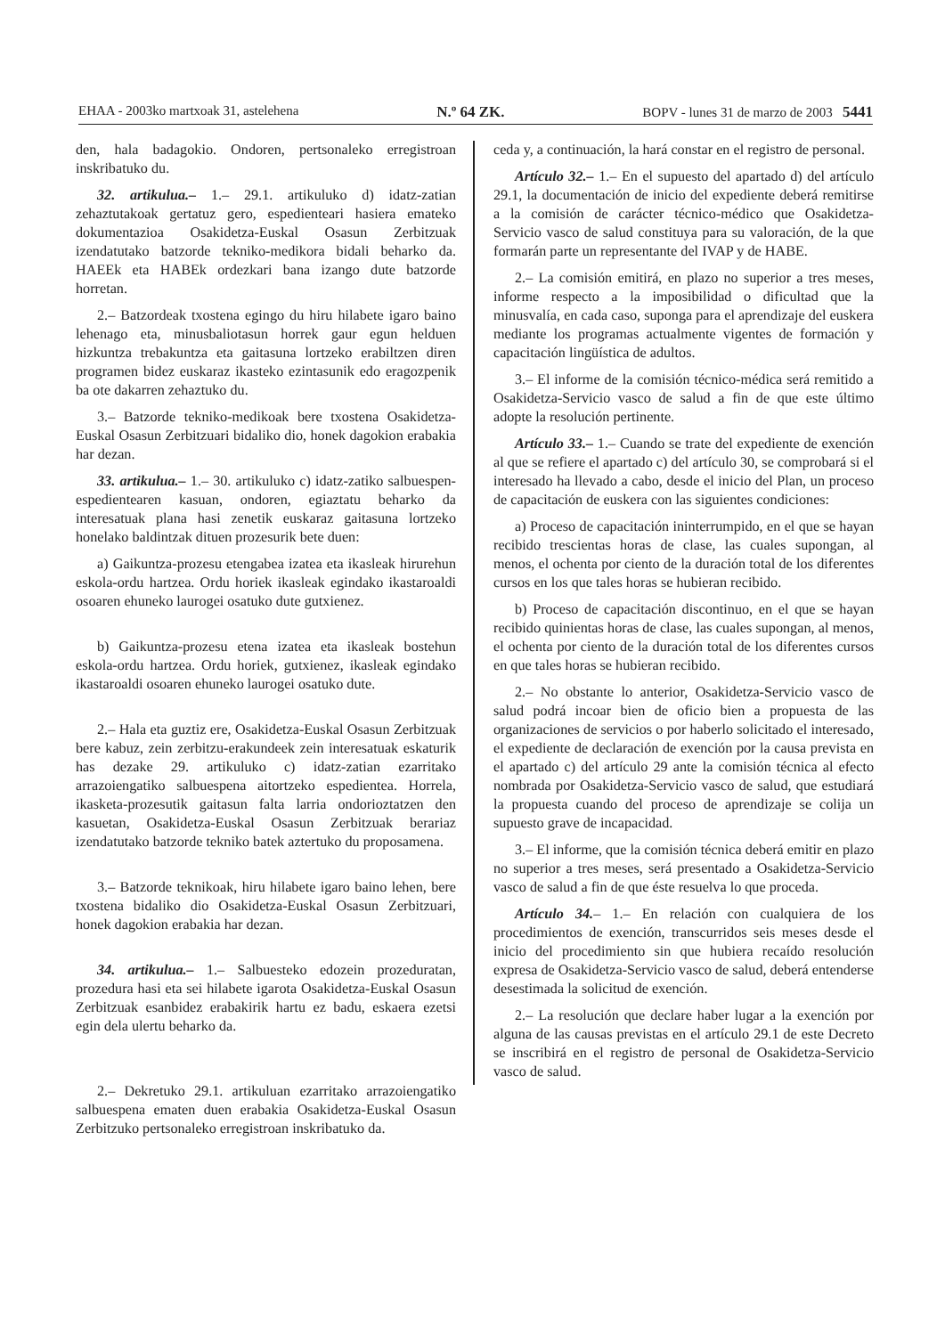EHAA - 2003ko martxoak 31, astelehena N.º 64 ZK. BOPV - lunes 31 de marzo de 2003 5441
den, hala badagokio. Ondoren, pertsonaleko erregistroan inskribatuko du.
32. artikulua.– 1.– 29.1. artikuluko d) idatz-zatian zehaztutakoak gertatuz gero, espedienteari hasiera emateko dokumentazioa Osakidetza-Euskal Osasun Zerbitzuak izendatutako batzorde tekniko-medikora bidali beharko da. HAEEk eta HABEk ordezkari bana izango dute batzorde horretan.
2.– Batzordeak txostena egingo du hiru hilabete igaro baino lehenago eta, minusbaliotasun horrek gaur egun helduen hizkuntza trebakuntza eta gaitasuna lortzeko erabiltzen diren programen bidez euskaraz ikasteko ezintasunik edo eragozpenik ba ote dakarren zehaztuko du.
3.– Batzorde tekniko-medikoak bere txostena Osakidetza-Euskal Osasun Zerbitzuari bidaliko dio, honek dagokion erabakia har dezan.
33. artikulua.– 1.– 30. artikuluko c) idatz-zatiko salbuespen-espedientearen kasuan, ondoren, egiaztatu beharko da interesatuak plana hasi zenetik euskaraz gaitasuna lortzeko honelako baldintzak dituen prozesurik bete duen:
a) Gaikuntza-prozesu etengabea izatea eta ikasleak hirurehun eskola-ordu hartzea. Ordu horiek ikasleak egindako ikastaroaldi osoaren ehuneko laurogei osatuko dute gutxienez.
b) Gaikuntza-prozesu etena izatea eta ikasleak bostehun eskola-ordu hartzea. Ordu horiek, gutxienez, ikasleak egindako ikastaroaldi osoaren ehuneko laurogei osatuko dute.
2.– Hala eta guztiz ere, Osakidetza-Euskal Osasun Zerbitzuak bere kabuz, zein zerbitzu-erakundeek zein interesatuak eskaturik has dezake 29. artikuluko c) idatz-zatian ezarritako arrazoiengatiko salbuespena aitortzeko espedientea. Horrela, ikasketa-prozesutik gaitasun falta larria ondorioztatzen den kasuetan, Osakidetza-Euskal Osasun Zerbitzuak berariaz izendatutako batzorde tekniko batek aztertuko du proposamena.
3.– Batzorde teknikoak, hiru hilabete igaro baino lehen, bere txostena bidaliko dio Osakidetza-Euskal Osasun Zerbitzuari, honek dagokion erabakia har dezan.
34. artikulua.– 1.– Salbuesteko edozein prozeduratan, prozedura hasi eta sei hilabete igarota Osakidetza-Euskal Osasun Zerbitzuak esanbidez erabakirik hartu ez badu, eskaera ezetsi egin dela ulertu beharko da.
2.– Dekretuko 29.1. artikuluan ezarritako arrazoiengatiko salbuespena ematen duen erabakia Osakidetza-Euskal Osasun Zerbitzuko pertsonaleko erregistroan inskribatuko da.
ceda y, a continuación, la hará constar en el registro de personal.
Artículo 32.– 1.– En el supuesto del apartado d) del artículo 29.1, la documentación de inicio del expediente deberá remitirse a la comisión de carácter técnico-médico que Osakidetza-Servicio vasco de salud constituya para su valoración, de la que formarán parte un representante del IVAP y de HABE.
2.– La comisión emitirá, en plazo no superior a tres meses, informe respecto a la imposibilidad o dificultad que la minusvalía, en cada caso, suponga para el aprendizaje del euskera mediante los programas actualmente vigentes de formación y capacitación lingüística de adultos.
3.– El informe de la comisión técnico-médica será remitido a Osakidetza-Servicio vasco de salud a fin de que este último adopte la resolución pertinente.
Artículo 33.– 1.– Cuando se trate del expediente de exención al que se refiere el apartado c) del artículo 30, se comprobará si el interesado ha llevado a cabo, desde el inicio del Plan, un proceso de capacitación de euskera con las siguientes condiciones:
a) Proceso de capacitación ininterrumpido, en el que se hayan recibido trescientas horas de clase, las cuales supongan, al menos, el ochenta por ciento de la duración total de los diferentes cursos en los que tales horas se hubieran recibido.
b) Proceso de capacitación discontinuo, en el que se hayan recibido quinientas horas de clase, las cuales supongan, al menos, el ochenta por ciento de la duración total de los diferentes cursos en que tales horas se hubieran recibido.
2.– No obstante lo anterior, Osakidetza-Servicio vasco de salud podrá incoar bien de oficio bien a propuesta de las organizaciones de servicios o por haberlo solicitado el interesado, el expediente de declaración de exención por la causa prevista en el apartado c) del artículo 29 ante la comisión técnica al efecto nombrada por Osakidetza-Servicio vasco de salud, que estudiará la propuesta cuando del proceso de aprendizaje se colija un supuesto grave de incapacidad.
3.– El informe, que la comisión técnica deberá emitir en plazo no superior a tres meses, será presentado a Osakidetza-Servicio vasco de salud a fin de que éste resuelva lo que proceda.
Artículo 34.– 1.– En relación con cualquiera de los procedimientos de exención, transcurridos seis meses desde el inicio del procedimiento sin que hubiera recaído resolución expresa de Osakidetza-Servicio vasco de salud, deberá entenderse desestimada la solicitud de exención.
2.– La resolución que declare haber lugar a la exención por alguna de las causas previstas en el artículo 29.1 de este Decreto se inscribirá en el registro de personal de Osakidetza-Servicio vasco de salud.